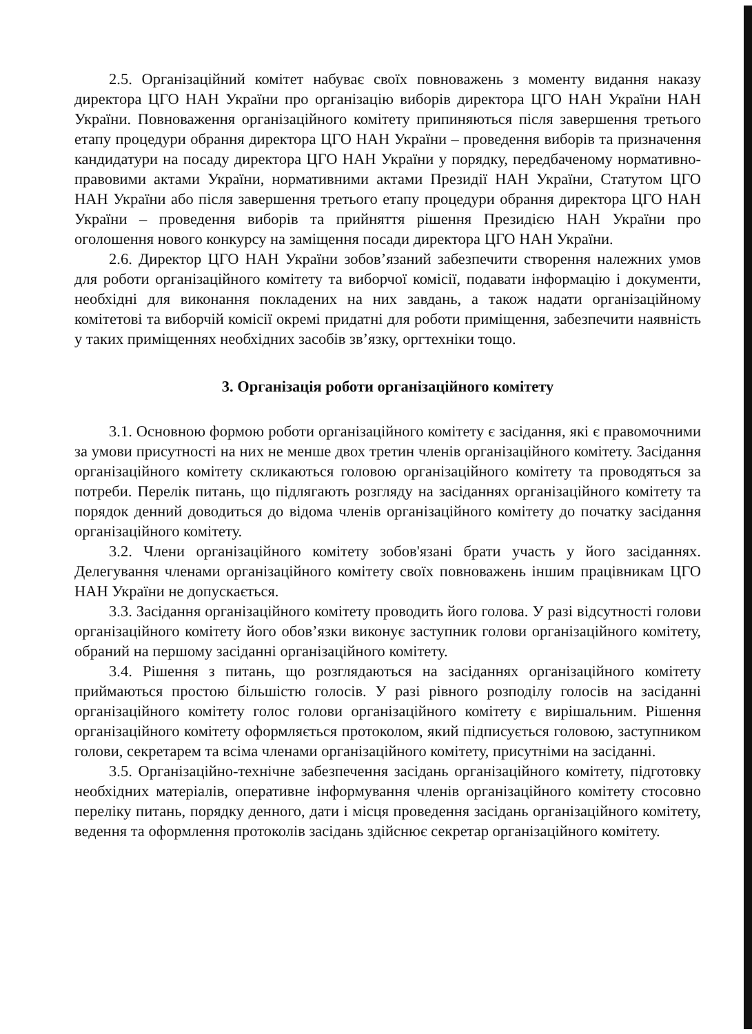2.5. Організаційний комітет набуває своїх повноважень з моменту видання наказу директора ЦГО НАН України про організацію виборів директора ЦГО НАН України НАН України. Повноваження організаційного комітету припиняються після завершення третього етапу процедури обрання директора ЦГО НАН України – проведення виборів та призначення кандидатури на посаду директора ЦГО НАН України у порядку, передбаченому нормативно-правовими актами України, нормативними актами Президії НАН України, Статутом ЦГО НАН України або після завершення третього етапу процедури обрання директора ЦГО НАН України – проведення виборів та прийняття рішення Президією НАН України про оголошення нового конкурсу на заміщення посади директора ЦГО НАН України.
2.6. Директор ЦГО НАН України зобов’язаний забезпечити створення належних умов для роботи організаційного комітету та виборчої комісії, подавати інформацію і документи, необхідні для виконання покладених на них завдань, а також надати організаційному комітетові та виборчій комісії окремі придатні для роботи приміщення, забезпечити наявність у таких приміщеннях необхідних засобів зв’язку, оргтехніки тощо.
3. Організація роботи організаційного комітету
3.1. Основною формою роботи організаційного комітету є засідання, які є правомочними за умови присутності на них не менше двох третин членів організаційного комітету. Засідання організаційного комітету скликаються головою організаційного комітету та проводяться за потреби. Перелік питань, що підлягають розгляду на засіданнях організаційного комітету та порядок денний доводиться до відома членів організаційного комітету до початку засідання організаційного комітету.
3.2. Члени організаційного комітету зобов'язані брати участь у його засіданнях. Делегування членами організаційного комітету своїх повноважень іншим працівникам ЦГО НАН України не допускається.
3.3. Засідання організаційного комітету проводить його голова. У разі відсутності голови організаційного комітету його обов’язки виконує заступник голови організаційного комітету, обраний на першому засіданні організаційного комітету.
3.4. Рішення з питань, що розглядаються на засіданнях організаційного комітету приймаються простою більшістю голосів. У разі рівного розподілу голосів на засіданні організаційного комітету голос голови організаційного комітету є вирішальним. Рішення організаційного комітету оформляється протоколом, який підписується головою, заступником голови, секретарем та всіма членами організаційного комітету, присутніми на засіданні.
3.5. Організаційно-технічне забезпечення засідань організаційного комітету, підготовку необхідних матеріалів, оперативне інформування членів організаційного комітету стосовно переліку питань, порядку денного, дати і місця проведення засідань організаційного комітету, ведення та оформлення протоколів засідань здійснює секретар організаційного комітету.